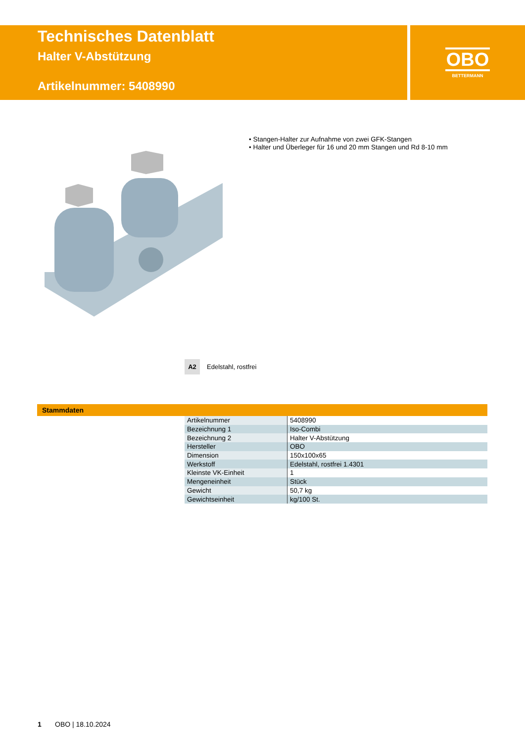Technisches Datenblatt
Halter V-Abstützung
Artikelnummer: 5408990
OBO
BETTERMANN
• Stangen-Halter zur Aufnahme von zwei GFK-Stangen
• Halter und Überleger für 16 und 20 mm Stangen und Rd 8-10 mm
A2
Edelstahl, rostfrei
Stammdaten
| Artikelnummer | 5408990 |
| Bezeichnung 1 | Iso-Combi |
| Bezeichnung 2 | Halter V-Abstützung |
| Hersteller | OBO |
| Dimension | 150x100x65 |
| Werkstoff | Edelstahl, rostfrei 1.4301 |
| Kleinste VK-Einheit | 1 |
| Mengeneinheit | Stück |
| Gewicht | 50,7 kg |
| Gewichtseinheit | kg/100 St. |
1 OBO | 18.10.2024